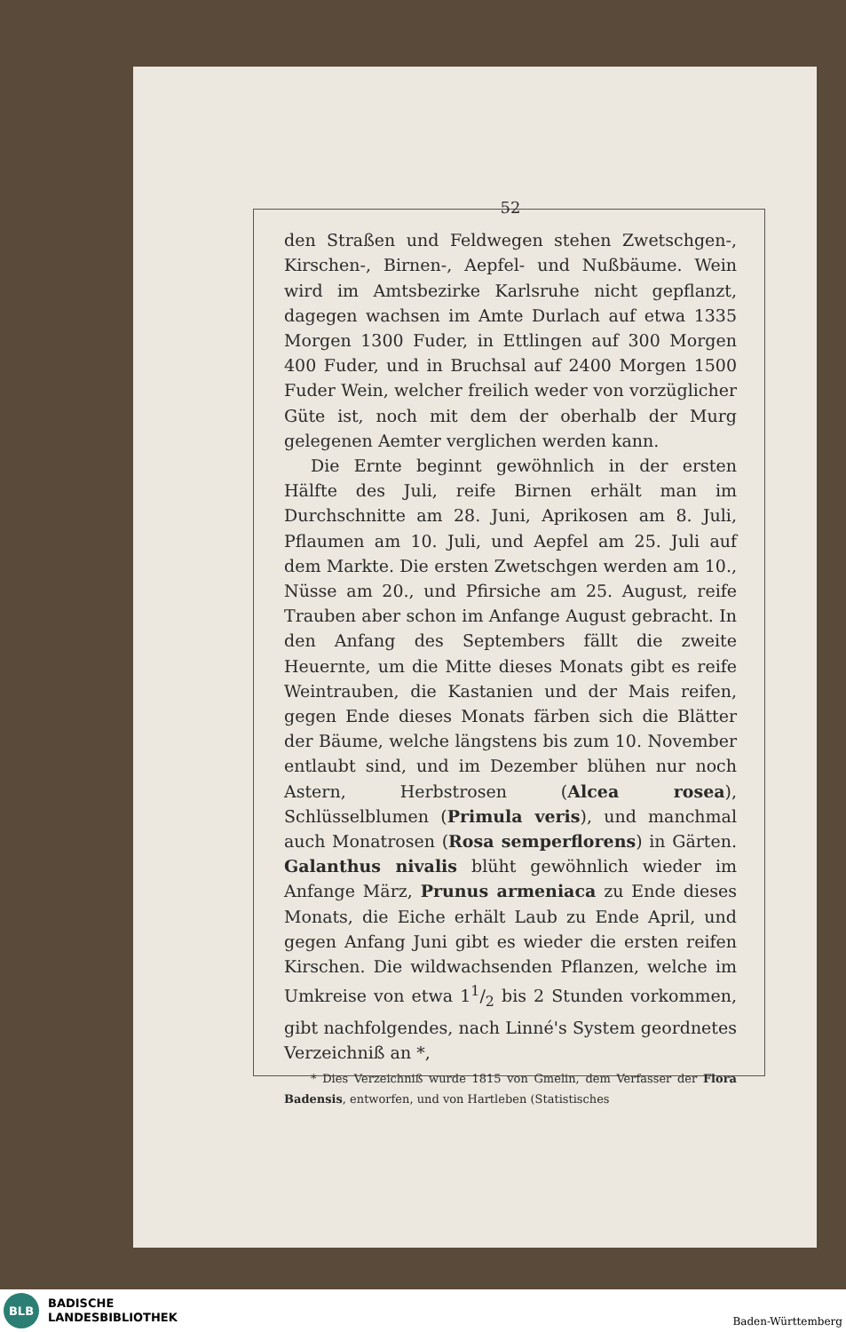52
den Straßen und Feldwegen stehen Zwetschgen-, Kirschen-, Birnen-, Aepfel- und Nußbäume. Wein wird im Amtsbezirke Karlsruhe nicht gepflanzt, dagegen wachsen im Amte Durlach auf etwa 1335 Morgen 1300 Fuder, in Ettlingen auf 300 Morgen 400 Fuder, und in Bruchsal auf 2400 Morgen 1500 Fuder Wein, welcher freilich weder von vorzüglicher Güte ist, noch mit dem der oberhalb der Murg gelegenen Aemter verglichen werden kann.
Die Ernte beginnt gewöhnlich in der ersten Hälfte des Juli, reife Birnen erhält man im Durchschnitte am 28. Juni, Aprikosen am 8. Juli, Pflaumen am 10. Juli, und Aepfel am 25. Juli auf dem Markte. Die ersten Zwetschgen werden am 10., Nüsse am 20., und Pfirsiche am 25. August, reife Trauben aber schon im Anfange August gebracht. In den Anfang des Septembers fällt die zweite Heuernte, um die Mitte dieses Monats gibt es reife Weintrauben, die Kastanien und der Mais reifen, gegen Ende dieses Monats färben sich die Blätter der Bäume, welche längstens bis zum 10. November entlaubt sind, und im Dezember blühen nur noch Astern, Herbstrosen (Alcea rosea), Schlüsselblumen (Primula veris), und manchmal auch Monatrosen (Rosa semperflorens) in Gärten. Galanthus nivalis blüht gewöhnlich wieder im Anfange März, Prunus armeniaca zu Ende dieses Monats, die Eiche erhält Laub zu Ende April, und gegen Anfang Juni gibt es wieder die ersten reifen Kirschen. Die wildwachsenden Pflanzen, welche im Umkreise von etwa 11/2 bis 2 Stunden vorkommen, gibt nachfolgendes, nach Linné's System geordnetes Verzeichniß an *,
* Dies Verzeichniß wurde 1815 von Gmelin, dem Verfasser der Flora Badensis, entworfen, und von Hartleben (Statistisches
BLB
BADISCHE
LANDESBIBLIOTHEK
Baden-Württemberg